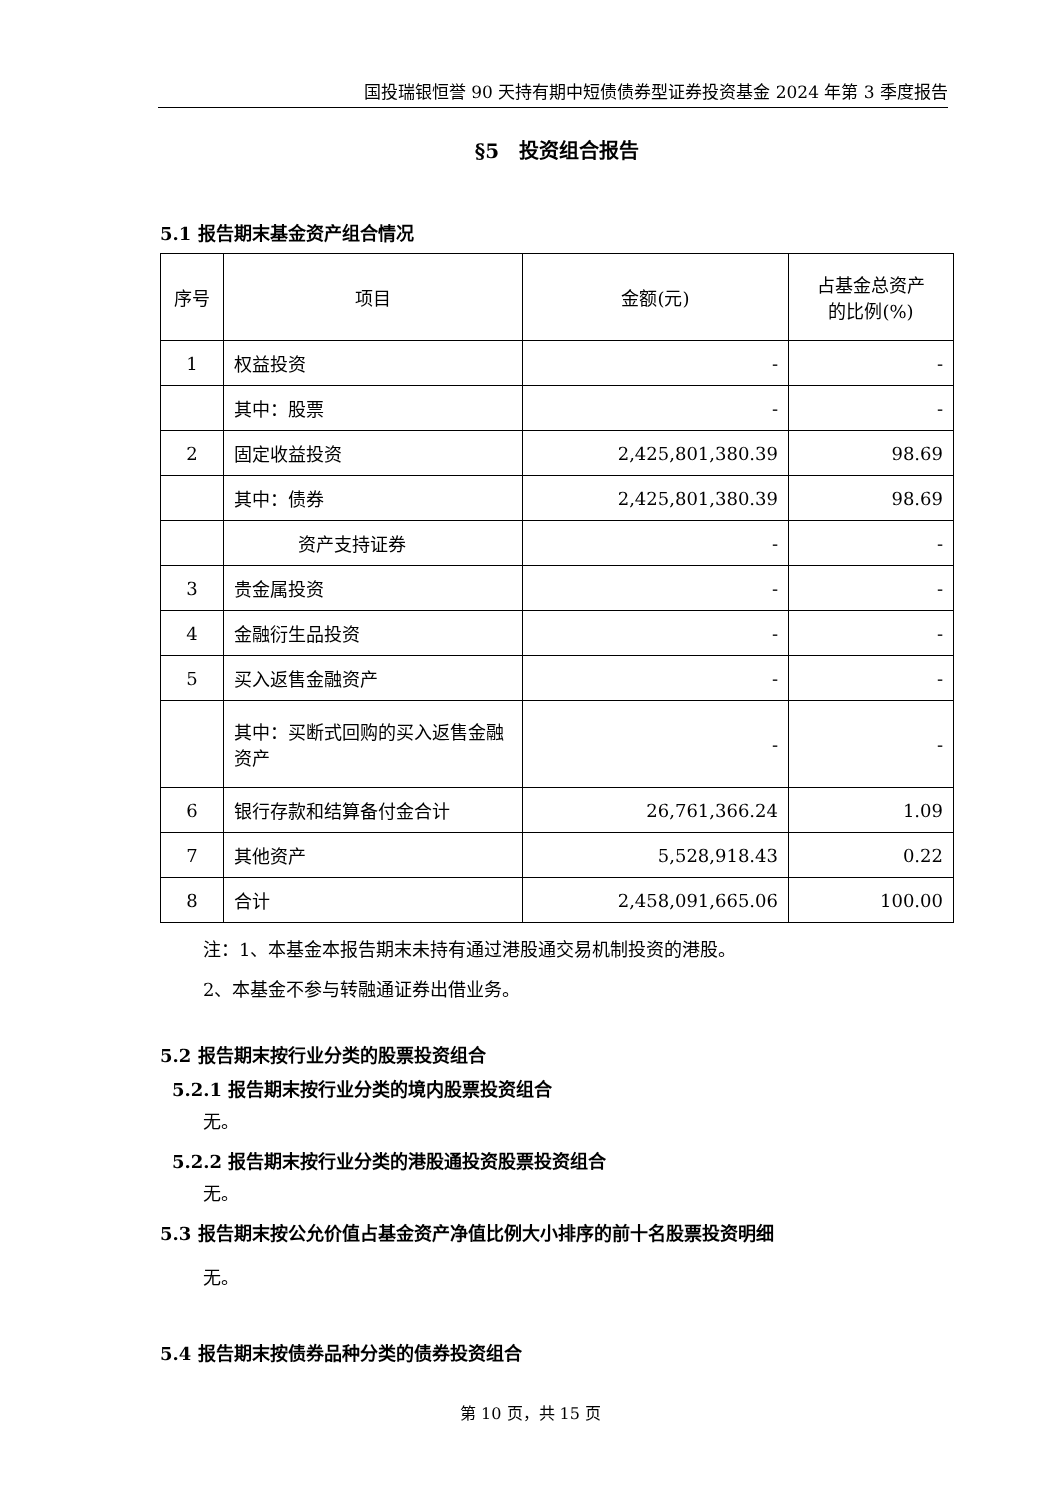国投瑞银恒誉 90 天持有期中短债债券型证券投资基金 2024 年第 3 季度报告
§5　投资组合报告
5.1 报告期末基金资产组合情况
| 序号 | 项目 | 金额(元) | 占基金总资产 的比例(%) |
| 1 | 权益投资 | - | - |
| | 其中：股票 | - | - |
| 2 | 固定收益投资 | 2,425,801,380.39 | 98.69 |
| | 其中：债券 | 2,425,801,380.39 | 98.69 |
| | 资产支持证券 | - | - |
| 3 | 贵金属投资 | - | - |
| 4 | 金融衍生品投资 | - | - |
| 5 | 买入返售金融资产 | - | - |
| | 其中：买断式回购的买入返售金融资产 | - | - |
| 6 | 银行存款和结算备付金合计 | 26,761,366.24 | 1.09 |
| 7 | 其他资产 | 5,528,918.43 | 0.22 |
| 8 | 合计 | 2,458,091,665.06 | 100.00 |
注：1、本基金本报告期末未持有通过港股通交易机制投资的港股。
2、本基金不参与转融通证券出借业务。
5.2 报告期末按行业分类的股票投资组合
5.2.1 报告期末按行业分类的境内股票投资组合
无。
5.2.2 报告期末按行业分类的港股通投资股票投资组合
无。
5.3 报告期末按公允价值占基金资产净值比例大小排序的前十名股票投资明细
无。
5.4 报告期末按债券品种分类的债券投资组合
第 10 页，共 15 页